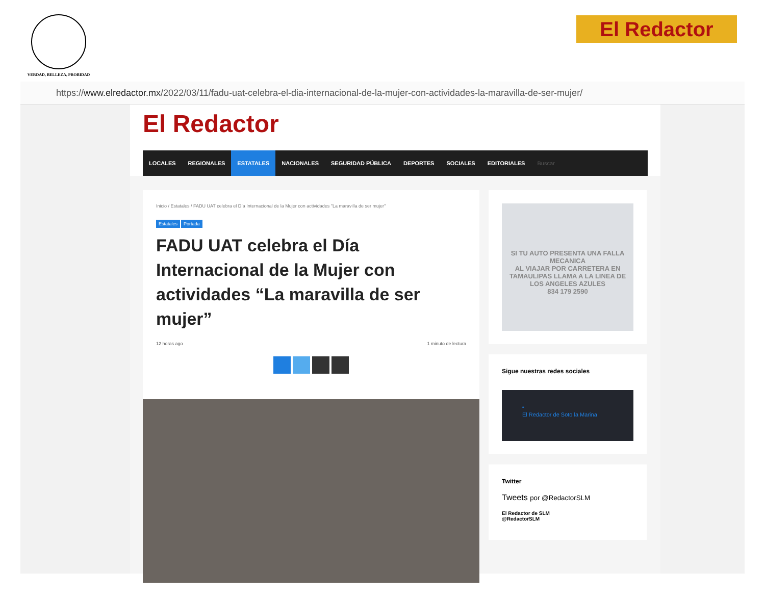VERDAD, BELLEZA, PROBIDAD El Redactor
https:// www.elredactor.mx /2022/03/11/fadu-uat-celebra-el-dia-internacional-de-la-mujer-con-actividades-la-maravilla-de-ser-mujer/
El Redactor
LOCALES REGIONALES ESTATALES NACIONALES SEGURIDAD PÚBLICA DEPORTES SOCIALES EDITORIALES Buscar
Inicio / Estatales / FADU UAT celebra el Día Internacional de la Mujer con actividades "La maravilla de ser mujer"
Estatales Portada
FADU UAT celebra el Día Internacional de la Mujer con actividades “La maravilla de ser mujer”
12 horas ago 1 minuto de lectura
SI TU AUTO PRESENTA UNA FALLA MECANICA
AL VIAJAR POR CARRETERA EN TAMAULIPAS LLAMA A LA LINEA DE LOS ANGELES AZULES
834 179 2590
Sigue nuestras redes sociales
“
El Redactor de Soto la Marina
Twitter
Tweets por @RedactorSLM
El Redactor de SLM
@RedactorSLM